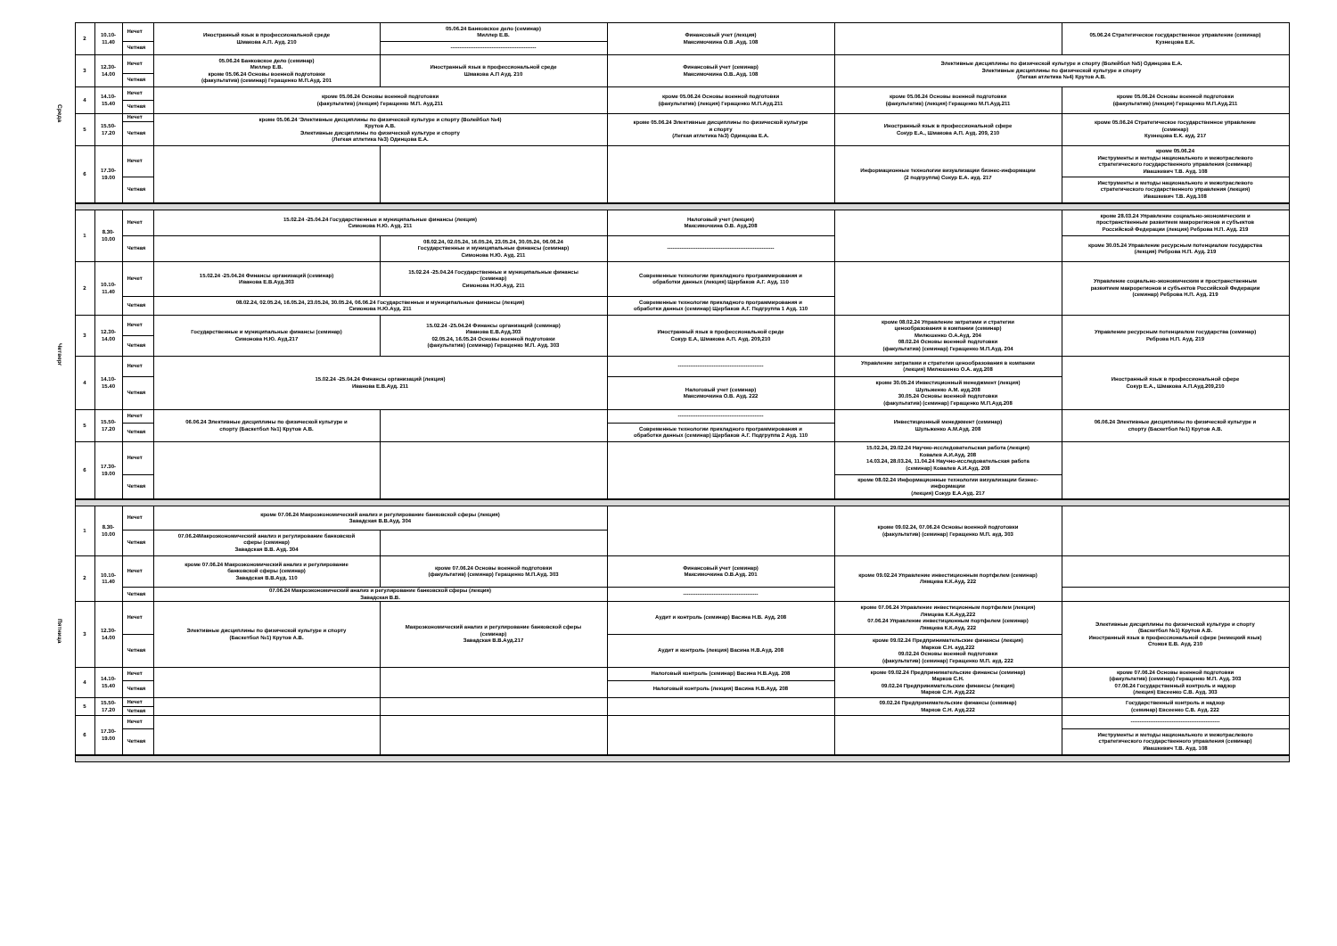| Среда | 2 | 10.10- 11.40 | Нечет | Иностранный язык в профессиональной среде Шмакова А.П. Ауд. 210 | 05.06.24 Банковское дело (семинар) Миллер Е.В. | Финансовый учет (лекция) Максимочкина О.В .Ауд. 108 | | 05.06.24 Стратегическое государственное управление (семинар) Кузнецова Е.К. |
| | | | Четная | | ------------------------------------------------ | | | |
| | 3 | 12.30- 14.00 | Нечет | 05.06.24 Банковское дело (семинар) Миллер Е.В. кроме 05.06.24 Основы военной подготовки (факультатив) (семинар) Геращенко М.П.Ауд. 201 | Иностранный язык в профессиональной среде Шмакова А.П Ауд. 210 | Финансовый учет (семинар) Максимочкина О.В..Ауд. 108 | Элективные дисциплины по физической культуре и спорту (Волейбол №5) Одинцова Е.А. Элективные дисциплины по физической культуре и спорту (Легкая атлетика №4) Крутов А.В. | |
| | | | Четная | | | | | |
| | 4 | 14.10- 15.40 | Нечет | кроме 05.06.24 Основы военной подготовки (факультатив) (лекция) Геращенко М.П. Ауд.211 | | кроме 05.06.24 Основы военной подготовки (факультатив) (лекция) Геращенко М.П.Ауд.211 | кроме 05.06.24 Основы военной подготовки (факультатив) (лекция) Геращенко М.П.Ауд.211 | кроме 05.06.24 Основы военной подготовки (факультатив) (лекция) Геращенко М.П.Ауд.211 |
| | | | Четная | | | | | |
| | 5 | 15.50- 17.20 | Нечет | кроме 05.06.24 'Элективные дисциплины по физической культуре и спорту (Волейбол №4) Крутов А.В. Элективные дисциплины по физической культуре и спорту (Легкая атлетика №3) Одинцова Е.А. | | кроме 05.06.24 Элективные дисциплины по физической культуре и спорту (Легкая атлетика №3) Одинцова Е.А. | Иностранный язык в профессиональной сфере Сокур Е.А., Шмакова А.П. Ауд. 209, 210 | кроме 05.06.24 Стратегическое государственное управление (семинар) Кузнецова Е.К. ауд. 217 |
| | | | Четная | | | | | |
| | 6 | 17.30- 19.00 | Нечет | | | | Информационные технологии визуализации бизнес-информации (2 подгруппа) Сокур Е.А. ауд. 217 | кроме 05.06.24 Инструменты и методы национального и межотраслевого стратегического государственного управления (семинар) Ивашкевич Т.В. Ауд. 108 |
| | | | Четная | | | | | Инструменты и методы национального и межотраслевого стратегического государственного управления (лекция) Ивашкевич Т.В. Ауд.108 |
| Четверг | 1 | 8.30- 10.00 | Нечет | 15.02.24 -25.04.24 Государственные и муниципальные финансы (лекция) Симонова Н.Ю. Ауд. 211 | | Налоговый учет (лекция) Максимочкина О.В. Ауд.208 | | кроме 28.03.24 Управление социально-экономическим и пространственным развитием макрорегионов и субъектов Российской Федерации (лекция) Реброва Н.П. Ауд. 219 |
| | | | Четная | | 08.02.24, 02.05.24, 16.05.24, 23.05.24, 30.05.24, 06.06.24 Государственные и муниципальные финансы (семинар) Симонова Н.Ю. Ауд. 211 | ------------------------------------------------------------ | | кроме 30.05.24 Управление ресурсным потенциалом государства (лекция) Реброва Н.П. Ауд. 219 |
| | 2 | 10.10- 11.40 | Нечет | 15.02.24 -25.04.24 Финансы организаций (семинар) Иванова Е.В.Ауд.303 | 15.02.24 -25.04.24 Государственные и муниципальные финансы (семинар) Симонова Н.Ю.Ауд. 211 | Современные технологии прикладного программирования и обработки данных (лекция) Щербаков А.Г. Ауд. 110 | | Управление социально-экономическим и пространственным развитием макрорегионов и субъектов Российской Федерации (семинар) Реброва Н.П. Ауд. 219 |
| | | | Четная | 08.02.24, 02.05.24, 16.05.24, 23.05.24, 30.05.24, 06.06.24 Государственные и муниципальные финансы (лекция) Симонова Н.Ю.Ауд. 211 | | Современные технологии прикладного программирования и обработки данных (семинар) Щербаков А.Г. Подгруппа 1 Ауд. 110 | | |
| | 3 | 12.30- 14.00 | Нечет | Государственные и муниципальные финансы (семинар) Симонова Н.Ю. Ауд.217 | 15.02.24 -25.04.24 Финансы организаций (семинар) Иванова Е.В.Ауд.303 02.05.24, 16.05.24 Основы военной подготовки (факультатив) (семинар) Геращенко М.П. Ауд. 303 | Иностранный язык в профессиональной среде Сокур Е.А, Шмакова А.П. Ауд. 209,210 | кроме 08.02.24 Управление затратами и стратегии ценообразования в компании (семинар) Милюшенко О.А.Ауд. 204 08.02.24 Основы военной подготовки (факультатив) (семинар) Геращенко М.П.Ауд. 204 | Управление ресурсным потенциалом государства (семинар) Реброва Н.П. Ауд. 219 |
| | | | Четная | | | | | |
| | 4 | 14.10- 15.40 | Нечет | 15.02.24 -25.04.24 Финансы организаций (лекция) Иванова Е.В.Ауд. 211 | | ------------------------------------------------ | Управление затратами и стратегии ценообразования в компании (лекция) Милюшенко О.А. ауд.208 | Иностранный язык в профессиональной сфере Сокур Е.А., Шмакова А.П.Ауд.209,210 |
| | | | Четная | | | Налоговый учет (семинар) Максимочкина О.В. Ауд. 222 | кроме 30.05.24 Инвестиционный менеджмент (лекция) Шульженко А.М. ауд.208 30.05.24 Основы военной подготовки (факультатив) (семинар) Геращенко М.П.Ауд.208 | |
| | 5 | 15.50- 17.20 | Нечет | 06.06.24 Элективные дисциплины по физической культуре и спорту (Баскетбол №1) Крутов А.В. | | ------------------------------------------------ | Инвестиционный менеджмент (семинар) Шульженко А.М.Ауд. 208 | 06.06.24 Элективные дисциплины по физической культуре и спорту (Баскетбол №1) Крутов А.В. |
| | | | Четная | | | Современные технологии прикладного программирования и обработки данных (семинар) Щербаков А.Г. Подгруппа 2 Ауд. 110 | | |
| | 6 | 17.30- 19.00 | Нечет | | | | 15.02.24, 29.02.24 Научно-исследовательская работа (лекция) Ковалев А.И.Ауд. 208 14.03.24, 28.03.24, 11.04.24 Научно-исследовательская работа (семинар) Ковалев А.И.Ауд. 208 | |
| | | | Четная | | | | кроме 08.02.24 Информационные технологии визуализации бизнес- информации (лекция) Сокур Е.А.Ауд. 217 | |
| Пятница | 1 | 8.30- 10.00 | Нечет | кроме 07.06.24 Макроэкономический анализ и регулирование банковской сферы (лекция) Завадская В.В.Ауд. 304 | | | кроме 09.02.24, 07.06.24 Основы военной подготовки (факультатив) (семинар) Геращенко М.П. ауд. 303 | |
| | | | Четная | 07.06.24Макроэкономический анализ и регулирование банковской сферы (семинар) Завадская В.В. Ауд. 304 | | | | |
| | 2 | 10.10- 11.40 | Нечет | кроме 07.06.24 Макроэкономический анализ и регулирование банковской сферы (семинар) Завадская В.В.Ауд. 110 | кроме 07.06.24 Основы военной подготовки (факультатив) (семинар) Геращенко М.П.Ауд. 303 | Финансовый учет (семинар) Максимочкина О.В.Ауд. 201 | кроме 09.02.24 Управление инвестиционным портфелем (семинар) Лямцева К.К.Ауд. 222 | |
| | | | Четная | 07.06.24 Макроэкономический анализ и регулирование банковской сферы (лекция) Завадская В.В. | | ------------------------------------------ | | |
| | 3 | 12.30- 14.00 | Нечет | Элективные дисциплины по физической культуре и спорту (Баскетбол №1) Крутов А.В. | Макроэкономический анализ и регулирование банковской сферы (семинар) Завадская В.В.Ауд.217 | Аудит и контроль (семинар) Васина Н.В. Ауд. 208 | кроме 07.06.24 Управление инвестиционным портфелем (лекция) Лямцева К.К.Ауд.222 07.06.24 Управление инвестиционным портфелем (семинар) Лямцева К.К.Ауд. 222 | Элективные дисциплины по физической культуре и спорту (Баскетбол №1) Крутов А.В. Иностранный язык в профессиональной сфере (немецкий язык) Стожок Е.В. Ауд. 210 |
| | | | Четная | | | Аудит и контроль (лекция) Васина Н.В.Ауд. 208 | кроме 09.02.24 Предпринимательские финансы (лекция) Марков С.Н. ауд.222 09.02.24 Основы военной подготовки (факультатив) (семинар) Геращенко М.П. ауд. 222 | |
| | 4 | 14.10- 15.40 | Нечет | | | Налоговый контроль (семинар) Васина Н.В.Ауд. 208 | кроме 09.02.24 Предпринимательские финансы (семинар) Марков С.Н. 09.02.24 Предпринимательские финансы (лекция) Марков С.Н. Ауд.222 | кроме 07.06.24 Основы военной подготовки (факультатив) (семинар) Геращенко М.П. Ауд. 303 07.06.24 Государственный контроль и надзор (лекция) Евсеенко С.В. Ауд. 303 |
| | | | Четная | | | Налоговый контроль (лекция) Васина Н.В.Ауд. 208 | | |
| | 5 | 15.50- 17.20 | Нечет | | | | 09.02.24 Предпринимательские финансы (семинар) Марков С.Н. Ауд.222 | Государственный контроль и надзор (семинар) Евсеенко С.В. Ауд. 222 |
| | | | Четная | | | | | |
| | 6 | 17.30- 19.00 | Нечет | | | | | -------------------------------------------------- |
| | | | Четная | | | | | Инструменты и методы национального и межотраслевого стратегического государственного управления (семинар) Ивашкевич Т.В. Ауд. 108 |